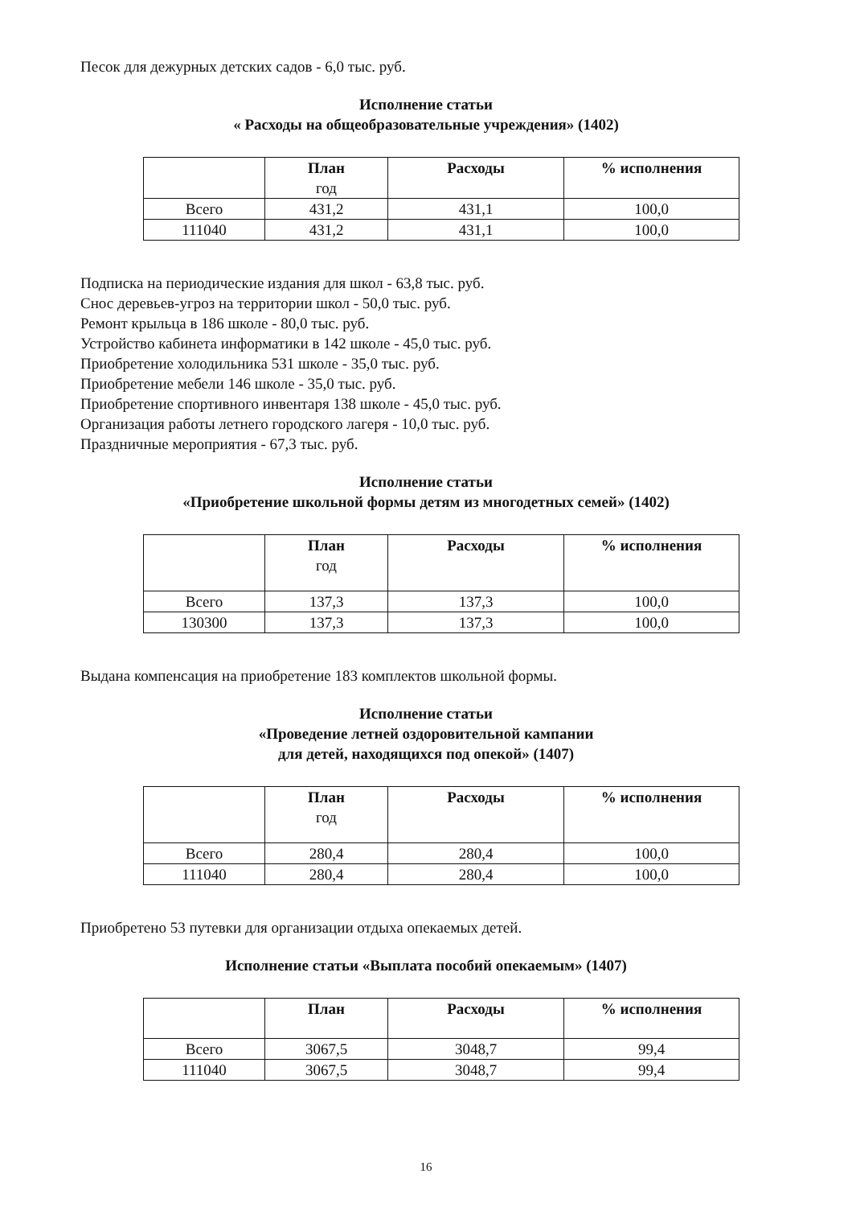Песок для дежурных детских садов - 6,0 тыс. руб.
Исполнение статьи
« Расходы на общеобразовательные учреждения» (1402)
| | План год | Расходы | % исполнения |
| --- | --- | --- | --- |
| Всего | 431,2 | 431,1 | 100,0 |
| 111040 | 431,2 | 431,1 | 100,0 |
Подписка на периодические издания для школ - 63,8 тыс. руб.
Снос деревьев-угроз на территории школ - 50,0 тыс. руб.
Ремонт крыльца в 186 школе - 80,0 тыс. руб.
Устройство кабинета информатики в 142 школе - 45,0 тыс. руб.
Приобретение холодильника 531 школе - 35,0 тыс. руб.
Приобретение мебели 146 школе - 35,0 тыс. руб.
Приобретение спортивного инвентаря 138 школе - 45,0 тыс. руб.
Организация работы летнего городского лагеря - 10,0 тыс. руб.
Праздничные мероприятия - 67,3 тыс. руб.
Исполнение статьи
«Приобретение школьной формы детям из многодетных семей» (1402)
| | План год | Расходы | % исполнения |
| --- | --- | --- | --- |
| Всего | 137,3 | 137,3 | 100,0 |
| 130300 | 137,3 | 137,3 | 100,0 |
Выдана компенсация на приобретение 183 комплектов школьной формы.
Исполнение статьи
«Проведение летней оздоровительной кампании
для детей, находящихся под опекой» (1407)
| | План год | Расходы | % исполнения |
| --- | --- | --- | --- |
| Всего | 280,4 | 280,4 | 100,0 |
| 111040 | 280,4 | 280,4 | 100,0 |
Приобретено 53 путевки для организации отдыха опекаемых детей.
Исполнение статьи «Выплата пособий опекаемым» (1407)
| | План | Расходы | % исполнения |
| --- | --- | --- | --- |
| Всего | 3067,5 | 3048,7 | 99,4 |
| 111040 | 3067,5 | 3048,7 | 99,4 |
16